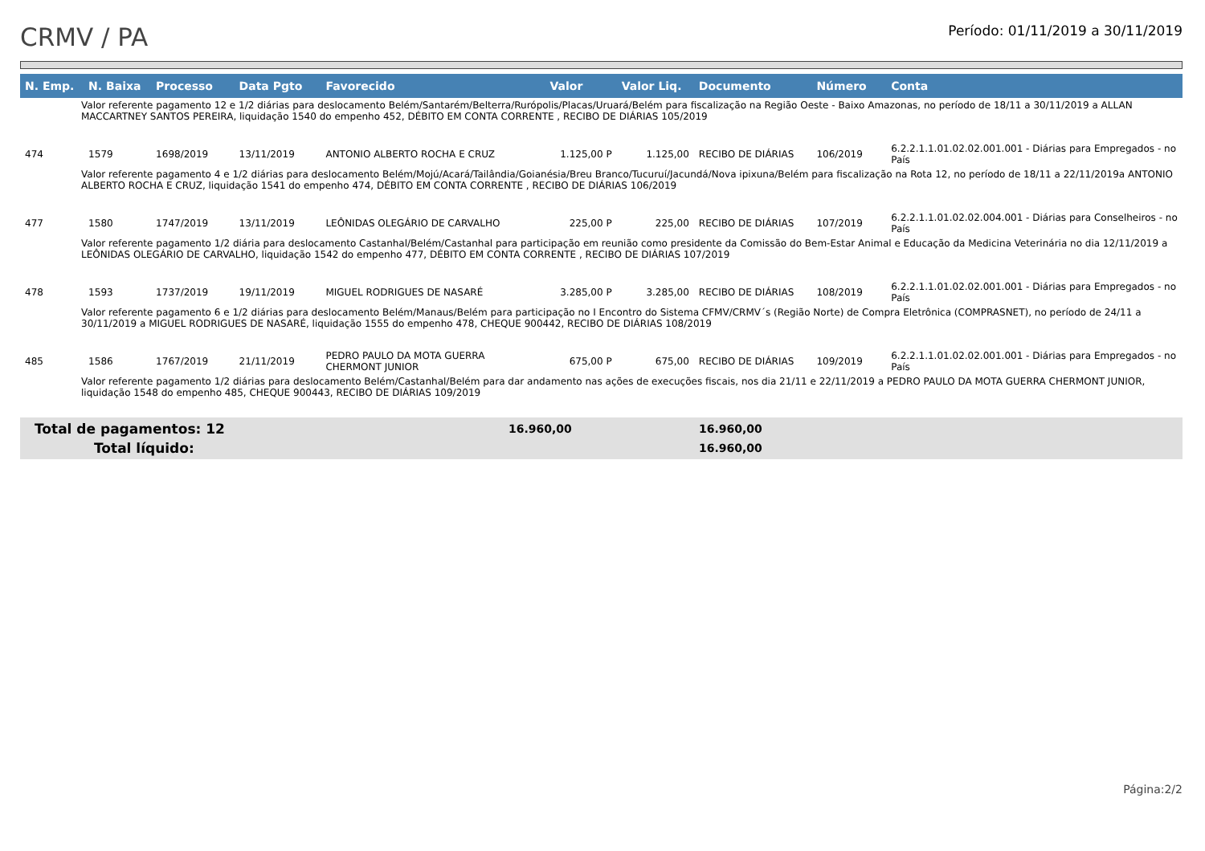CRMV / PA
Período: 01/11/2019 a 30/11/2019
| N. Emp. | N. Baixa | Processo | Data Pgto | Favorecido | Valor | Valor Liq. | Documento | Número | Conta |
| --- | --- | --- | --- | --- | --- | --- | --- | --- | --- |
| Valor referente pagamento 12 e 1/2 diárias para deslocamento Belém/Santarém/Belterra/Rurópolis/Placas/Uruará/Belém para fiscalização na Região Oeste - Baixo Amazonas, no período de 18/11 a 30/11/2019 a ALLAN MACCARTNEY SANTOS PEREIRA, liquidação 1540 do empenho 452, DÉBITO EM CONTA CORRENTE , RECIBO DE DIÁRIAS 105/2019 | | | | | | | | | |
| 474 | 1579 | 1698/2019 | 13/11/2019 | ANTONIO ALBERTO ROCHA E CRUZ | 1.125,00 P | 1.125,00 | RECIBO DE DIÁRIAS | 106/2019 | 6.2.2.1.1.01.02.02.001.001 - Diárias para Empregados - no País |
| Valor referente pagamento 4 e 1/2 diárias para deslocamento Belém/Mojú/Acará/Tailândia/Goianésia/Breu Branco/Tucuruí/Jacundá/Nova ipixuna/Belém para fiscalização na Rota 12, no período de 18/11 a 22/11/2019a ANTONIO ALBERTO ROCHA E CRUZ, liquidação 1541 do empenho 474, DÉBITO EM CONTA CORRENTE , RECIBO DE DIÁRIAS 106/2019 | | | | | | | | | |
| 477 | 1580 | 1747/2019 | 13/11/2019 | LEÔNIDAS OLEGÁRIO DE CARVALHO | 225,00 P | 225,00 | RECIBO DE DIÁRIAS | 107/2019 | 6.2.2.1.1.01.02.02.004.001 - Diárias para Conselheiros - no País |
| Valor referente pagamento 1/2 diária para deslocamento Castanhal/Belém/Castanhal para participação em reunião como presidente da Comissão do Bem-Estar Animal e Educação da Medicina Veterinária no dia 12/11/2019 a LEÔNIDAS OLEGÁRIO DE CARVALHO, liquidação 1542 do empenho 477, DÉBITO EM CONTA CORRENTE , RECIBO DE DIÁRIAS 107/2019 | | | | | | | | | |
| 478 | 1593 | 1737/2019 | 19/11/2019 | MIGUEL RODRIGUES DE NASARÉ | 3.285,00 P | 3.285,00 | RECIBO DE DIÁRIAS | 108/2019 | 6.2.2.1.1.01.02.02.001.001 - Diárias para Empregados - no País |
| Valor referente pagamento 6 e 1/2 diárias para deslocamento Belém/Manaus/Belém para participação no I Encontro do Sistema CFMV/CRMV´s (Região Norte) de Compra Eletrônica (COMPRASNET), no período de 24/11 a 30/11/2019 a MIGUEL RODRIGUES DE NASARÉ, liquidação 1555 do empenho 478, CHEQUE 900442, RECIBO DE DIÁRIAS 108/2019 | | | | | | | | | |
| 485 | 1586 | 1767/2019 | 21/11/2019 | PEDRO PAULO DA MOTA GUERRA CHERMONT JUNIOR | 675,00 P | 675,00 | RECIBO DE DIÁRIAS | 109/2019 | 6.2.2.1.1.01.02.02.001.001 - Diárias para Empregados - no País |
| Valor referente pagamento 1/2 diárias para deslocamento Belém/Castanhal/Belém para dar andamento nas ações de execuções fiscais, nos dia 21/11 e 22/11/2019 a PEDRO PAULO DA MOTA GUERRA CHERMONT JUNIOR, liquidação 1548 do empenho 485, CHEQUE 900443, RECIBO DE DIÁRIAS 109/2019 | | | | | | | | | |
Total de pagamentos: 12 16.960,00 16.960,00
Total líquido: 16.960,00
Página:2/2